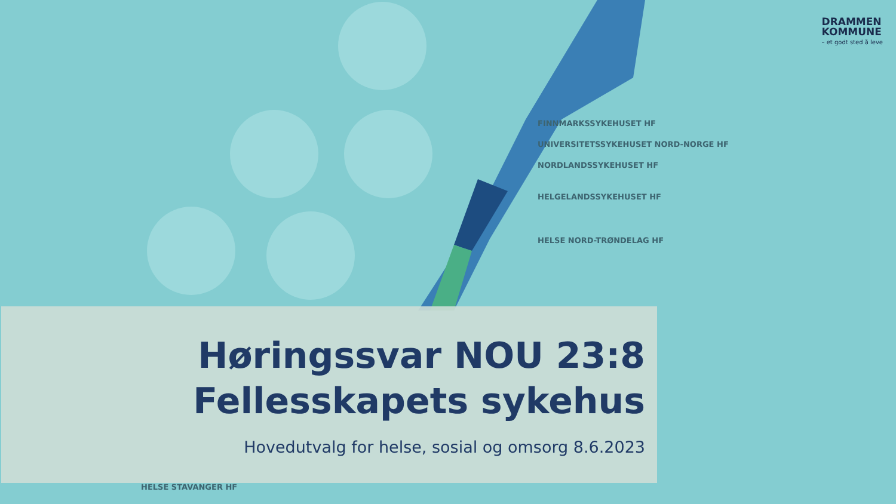DRAMMEN
KOMMUNE
– et godt sted å leve
FINNMARKSSYKEHUSET HF
UNIVERSITETSSYKEHUSET NORD-NORGE HF
NORDLANDSSYKEHUSET HF
HELGELANDSSYKEHUSET HF
HELSE NORD-TRØNDELAG HF
Høringssvar NOU 23:8
Fellesskapets sykehus
Hovedutvalg for helse, sosial og omsorg 8.6.2023
HELSE STAVANGER HF